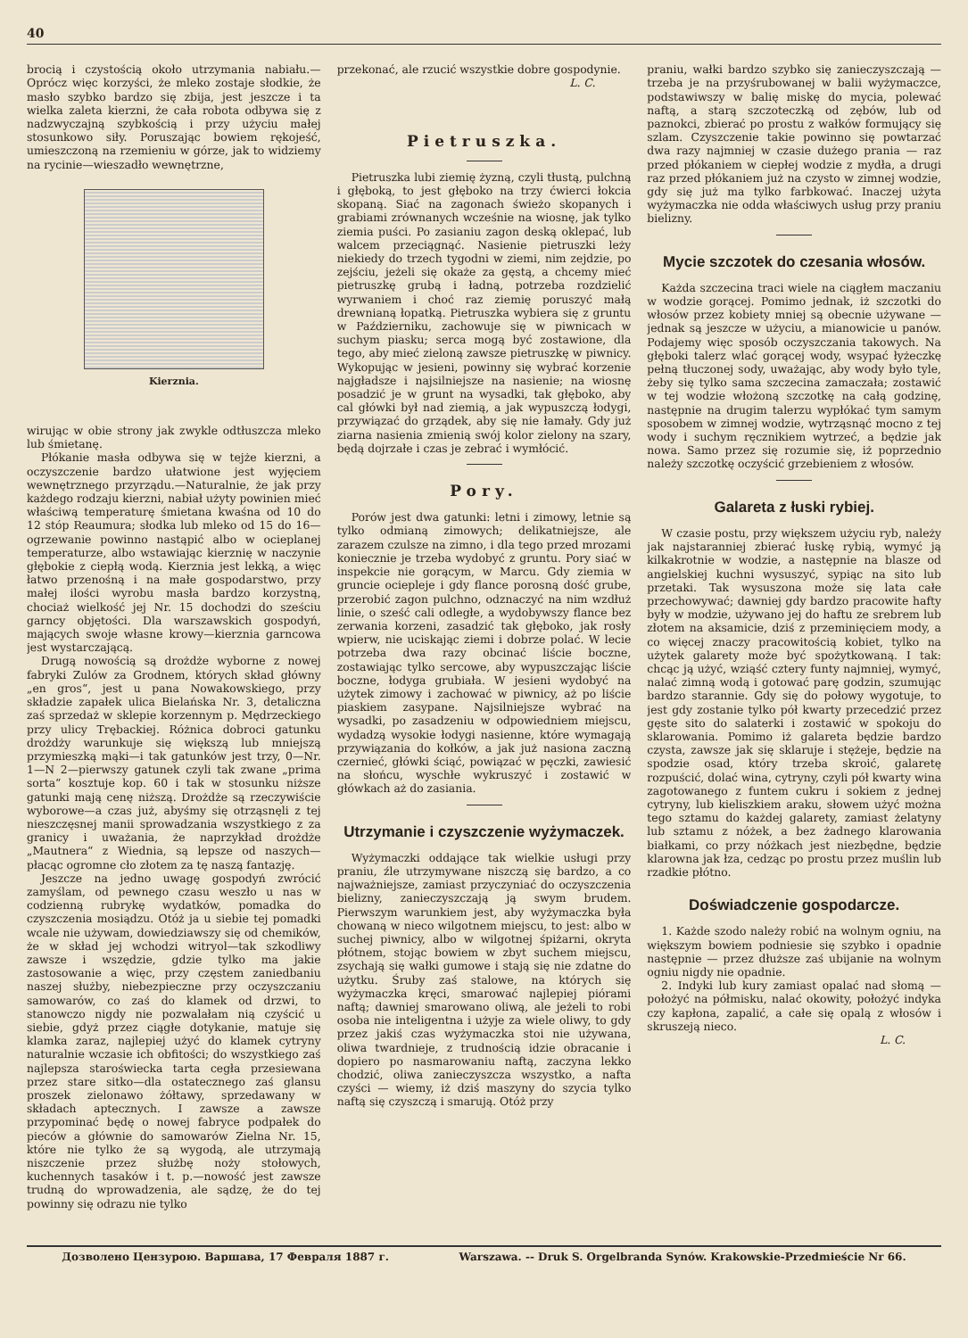40
brocią i czystością około utrzymania nabiału.— Oprócz więc korzyści, że mleko zostaje słodkie, że masło szybko bardzo się zbija, jest jeszcze i ta wielka zaleta kierzni, że cała robota odbywa się z nadzwyczajną szybkością i przy użyciu małej stosunkowo siły. Poruszając bowiem rękojeść, umieszczoną na rzemieniu w górze, jak to widziemy na rycinie—wieszadło wewnętrzne,
Kierznia.
wirując w obie strony jak zwykle odtłuszcza mleko lub śmietanę.
Płókanie masła odbywa się w tejże kierzni, a oczyszczenie bardzo ułatwione jest wyjęciem wewnętrznego przyrządu.—Naturalnie, że jak przy każdego rodzaju kierzni, nabiał użyty powinien mieć właściwą temperaturę śmietana kwaśna od 10 do 12 stóp Reaumura; słodka lub mleko od 15 do 16—ogrzewanie powinno nastąpić albo w ocieplanej temperaturze, albo wstawiając kierznię w naczynie głębokie z ciepłą wodą. Kierznia jest lekką, a więc łatwo przenośną i na małe gospodarstwo, przy małej ilości wyrobu masła bardzo korzystną, chociaż wielkość jej Nr. 15 dochodzi do sześciu garncy objętości. Dla warszawskich gospodyń, mających swoje własne krowy—kierznia garncowa jest wystarczającą.
Drugą nowością są drożdże wyborne z nowej fabryki Zulów za Grodnem, których skład główny „en gros“, jest u pana Nowakowskiego, przy składzie zapałek ulica Bielańska Nr. 3, detaliczna zaś sprzedaż w sklepie korzennym p. Mędrzeckiego przy ulicy Trębackiej. Różnica dobroci gatunku drożdży warunkuje się większą lub mniejszą przymieszką mąki—i tak gatunków jest trzy, 0—Nr. 1—N 2—pierwszy gatunek czyli tak zwane „prima sorta“ kosztuje kop. 60 i tak w stosunku niższe gatunki mają cenę niższą. Drożdże są rzeczywiście wyborowe—a czas już, abyśmy się otrząsnęli z tej nieszczęsnej manii sprowadzania wszystkiego z za granicy i uważania, że naprzykład drożdże „Mautnera“ z Wiednia, są lepsze od naszych—płacąc ogromne cło złotem za tę naszą fantazję.
Jeszcze na jedno uwagę gospodyń zwrócić zamyślam, od pewnego czasu weszło u nas w codzienną rubrykę wydatków, pomadka do czyszczenia mosiądzu. Otóż ja u siebie tej pomadki wcale nie używam, dowiedziawszy się od chemików, że w skład jej wchodzi witryol—tak szkodliwy zawsze i wszędzie, gdzie tylko ma jakie zastosowanie a więc, przy częstem zaniedbaniu naszej służby, niebezpieczne przy oczyszczaniu samowarów, co zaś do klamek od drzwi, to stanowczo nigdy nie pozwalałam nią czyścić u siebie, gdyż przez ciągłe dotykanie, matuje się klamka zaraz, najlepiej użyć do klamek cytryny naturalnie wczasie ich obfitości; do wszystkiego zaś najlepsza staroświecka tarta cegła przesiewana przez stare sitko—dla ostatecznego zaś glansu proszek zielonawo żółtawy, sprzedawany w składach aptecznych. I zawsze a zawsze przypominać będę o nowej fabryce podpałek do pieców a głównie do samowarów Zielna Nr. 15, które nie tylko że są wygodą, ale utrzymają niszczenie przez służbę noży stołowych, kuchennych tasaków i t. p.—nowość jest zawsze trudną do wprowadzenia, ale sądzę, że do tej powinny się odrazu nie tylko
przekonać, ale rzucić wszystkie dobre gospodynie.
L. C.
Pietruszka.
Pietruszka lubi ziemię żyzną, czyli tłustą, pulchną i głęboką, to jest głęboko na trzy ćwierci łokcia skopaną. Siać na zagonach świeżo skopanych i grabiami zrównanych wcześnie na wiosnę, jak tylko ziemia puści. Po zasianiu zagon deską oklepać, lub walcem przeciągnąć. Nasienie pietruszki leży niekiedy do trzech tygodni w ziemi, nim zejdzie, po zejściu, jeżeli się okaże za gęstą, a chcemy mieć pietruszkę grubą i ładną, potrzeba rozdzielić wyrwaniem i choć raz ziemię poruszyć małą drewnianą łopatką. Pietruszka wybiera się z gruntu w Październiku, zachowuje się w piwnicach w suchym piasku; serca mogą być zostawione, dla tego, aby mieć zieloną zawsze pietruszkę w piwnicy. Wykopując w jesieni, powinny się wybrać korzenie najgładsze i najsilniejsze na nasienie; na wiosnę posadzić je w grunt na wysadki, tak głęboko, aby cal główki był nad ziemią, a jak wypuszczą łodygi, przywiązać do grządek, aby się nie łamały. Gdy już ziarna nasienia zmienią swój kolor zielony na szary, będą dojrzałe i czas je zebrać i wymłócić.
Pory.
Porów jest dwa gatunki: letni i zimowy, letnie są tylko odmianą zimowych; delikatniejsze, ale zarazem czulsze na zimno, i dla tego przed mrozami koniecznie je trzeba wydobyć z gruntu. Pory siać w inspekcie nie gorącym, w Marcu. Gdy ziemia w gruncie ociepleje i gdy flance porosną dość grube, przerobić zagon pulchno, odznaczyć na nim wzdłuż linie, o sześć cali odległe, a wydobywszy flance bez zerwania korzeni, zasadzić tak głęboko, jak rosły wpierw, nie uciskając ziemi i dobrze polać. W lecie potrzeba dwa razy obcinać liście boczne, zostawiając tylko sercowe, aby wypuszczając liście boczne, łodyga grubiała. W jesieni wydobyć na użytek zimowy i zachować w piwnicy, aż po liście piaskiem zasypane. Najsilniejsze wybrać na wysadki, po zasadzeniu w odpowiedniem miejscu, wydadzą wysokie łodygi nasienne, które wymagają przywiązania do kołków, a jak już nasiona zaczną czernieć, główki ściąć, powiązać w pęczki, zawiesić na słońcu, wyschłe wykruszyć i zostawić w główkach aż do zasiania.
Utrzymanie i czyszczenie wyżymaczek.
Wyżymaczki oddające tak wielkie usługi przy praniu, źle utrzymywane niszczą się bardzo, a co najważniejsze, zamiast przyczyniać do oczyszczenia bielizny, zanieczyszczają ją swym brudem. Pierwszym warunkiem jest, aby wyżymaczka była chowaną w nieco wilgotnem miejscu, to jest: albo w suchej piwnicy, albo w wilgotnej śpiżarni, okryta płótnem, stojąc bowiem w zbyt suchem miejscu, zsychają się wałki gumowe i stają się nie zdatne do użytku. Śruby zaś stalowe, na których się wyżymaczka kręci, smarować najlepiej piórami naftą; dawniej smarowano oliwą, ale jeżeli to robi osoba nie inteligentna i użyje za wiele oliwy, to gdy przez jakiś czas wyżymaczka stoi nie używana, oliwa twardnieje, z trudnością idzie obracanie i dopiero po nasmarowaniu naftą, zaczyna lekko chodzić, oliwa zanieczyszcza wszystko, a nafta czyści — wiemy, iż dziś maszyny do szycia tylko naftą się czyszczą i smarują. Otóż przy
praniu, wałki bardzo szybko się zanieczyszczają — trzeba je na przyśrubowanej w balii wyżymaczce, podstawiwszy w balię miskę do mycia, polewać naftą, a starą szczoteczką od zębów, lub od paznokci, zbierać po prostu z wałków formujący się szlam. Czyszczenie takie powinno się powtarzać dwa razy najmniej w czasie dużego prania — raz przed płókaniem w ciepłej wodzie z mydła, a drugi raz przed płókaniem już na czysto w zimnej wodzie, gdy się już ma tylko farbkować. Inaczej użyta wyżymaczka nie odda właściwych usług przy praniu bielizny.
Mycie szczotek do czesania włosów.
Każda szczecina traci wiele na ciągłem maczaniu w wodzie gorącej. Pomimo jednak, iż szczotki do włosów przez kobiety mniej są obecnie używane — jednak są jeszcze w użyciu, a mianowicie u panów. Podajemy więc sposób oczyszczania takowych. Na głęboki talerz wlać gorącej wody, wsypać łyżeczkę pełną tłuczonej sody, uważając, aby wody było tyle, żeby się tylko sama szczecina zamaczała; zostawić w tej wodzie włożoną szczotkę na całą godzinę, następnie na drugim talerzu wypłókać tym samym sposobem w zimnej wodzie, wytrząsnąć mocno z tej wody i suchym ręcznikiem wytrzeć, a będzie jak nowa. Samo przez się rozumie się, iż poprzednio należy szczotkę oczyścić grzebieniem z włosów.
Galareta z łuski rybiej.
W czasie postu, przy większem użyciu ryb, należy jak najstaranniej zbierać łuskę rybią, wymyć ją kilkakrotnie w wodzie, a następnie na blasze od angielskiej kuchni wysuszyć, sypiąc na sito lub przetaki. Tak wysuszona może się lata całe przechowywać; dawniej gdy bardzo pracowite hafty były w modzie, używano jej do haftu ze srebrem lub złotem na aksamicie, dziś z przeminięciem mody, a co więcej znaczy pracowitością kobiet, tylko na użytek galarety może być spożytkowaną. I tak: chcąc ją użyć, wziąść cztery funty najmniej, wymyć, nalać zimną wodą i gotować parę godzin, szumując bardzo starannie. Gdy się do połowy wygotuje, to jest gdy zostanie tylko pół kwarty przecedzić przez gęste sito do salaterki i zostawić w spokoju do sklarowania. Pomimo iż galareta będzie bardzo czysta, zawsze jak się sklaruje i stężeje, będzie na spodzie osad, który trzeba skroić, galaretę rozpuścić, dolać wina, cytryny, czyli pół kwarty wina zagotowanego z funtem cukru i sokiem z jednej cytryny, lub kieliszkiem araku, słowem użyć można tego sztamu do każdej galarety, zamiast żelatyny lub sztamu z nóżek, a bez żadnego klarowania białkami, co przy nóżkach jest niezbędne, będzie klarowna jak łza, cedząc po prostu przez muślin lub rzadkie płótno.
Doświadczenie gospodarcze.
1. Każde szodo należy robić na wolnym ogniu, na większym bowiem podniesie się szybko i opadnie następnie — przez dłuższe zaś ubijanie na wolnym ogniu nigdy nie opadnie.
2. Indyki lub kury zamiast opalać nad słomą — położyć na półmisku, nalać okowity, położyć indyka czy kapłona, zapalić, a całe się opalą z włosów i skruszeją nieco.
L. C.
Дозволено Цензурою. Варшава, 17 Февраля 1887 г. Warszawa. -- Druk S. Orgelbranda Synów. Krakowskie-Przedmieście Nr 66.